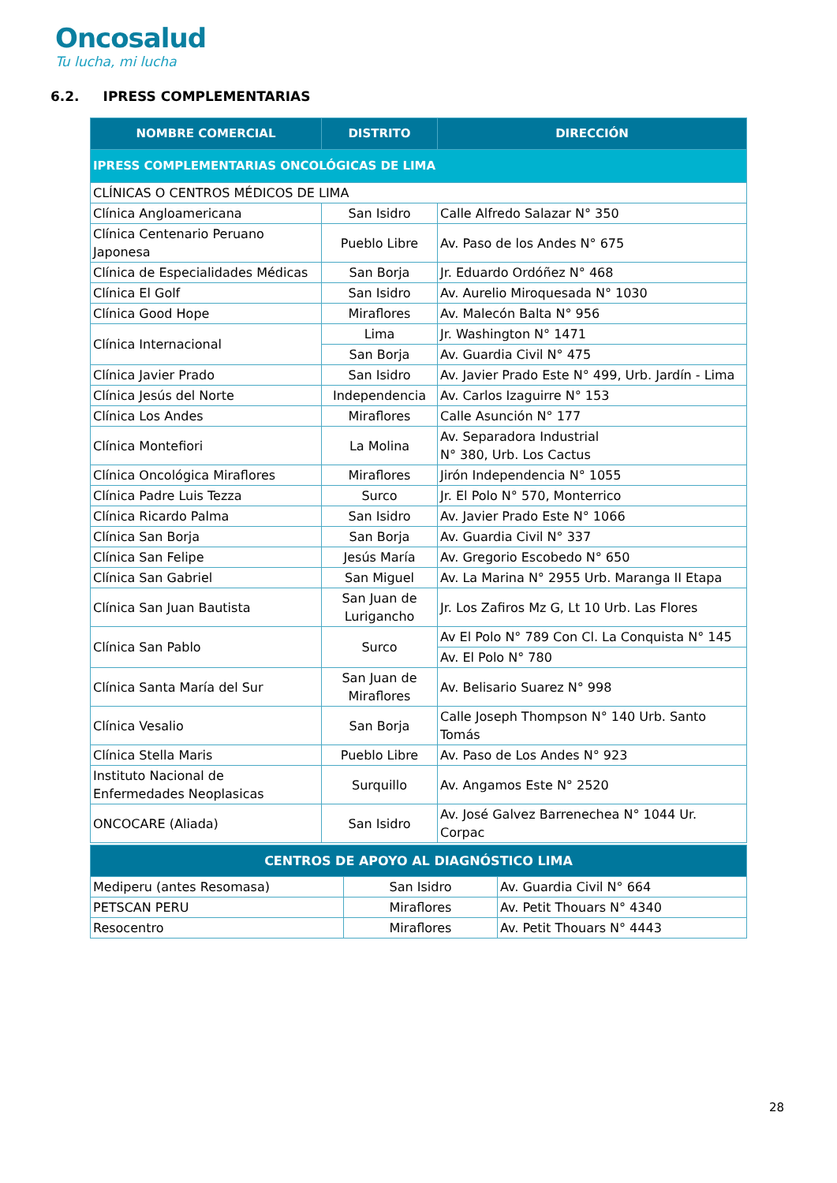Oncosalud
Tu lucha, mi lucha
6.2. IPRESS COMPLEMENTARIAS
| NOMBRE COMERCIAL | DISTRITO | DIRECCIÓN |
| --- | --- | --- |
| IPRESS COMPLEMENTARIAS ONCOLÓGICAS DE LIMA | | |
| CLÍNICAS O CENTROS MÉDICOS DE LIMA | | |
| Clínica Angloamericana | San Isidro | Calle Alfredo Salazar N° 350 |
| Clínica Centenario Peruano Japonesa | Pueblo Libre | Av. Paso de los Andes N° 675 |
| Clínica de Especialidades Médicas | San Borja | Jr. Eduardo Ordóñez N° 468 |
| Clínica El Golf | San Isidro | Av. Aurelio Miroquesada N° 1030 |
| Clínica Good Hope | Miraflores | Av. Malecón Balta N° 956 |
| Clínica Internacional | Lima | Jr. Washington N° 1471 |
| | San Borja | Av. Guardia Civil N° 475 |
| Clínica Javier Prado | San Isidro | Av. Javier Prado Este N° 499, Urb. Jardín - Lima |
| Clínica Jesús del Norte | Independencia | Av. Carlos Izaguirre N° 153 |
| Clínica Los Andes | Miraflores | Calle Asunción N° 177 |
| Clínica Montefiori | La Molina | Av. Separadora Industrial N° 380, Urb. Los Cactus |
| Clínica Oncológica Miraflores | Miraflores | Jirón Independencia N° 1055 |
| Clínica Padre Luis Tezza | Surco | Jr. El Polo N° 570, Monterrico |
| Clínica Ricardo Palma | San Isidro | Av. Javier Prado Este N° 1066 |
| Clínica San Borja | San Borja | Av. Guardia Civil N° 337 |
| Clínica San Felipe | Jesús María | Av. Gregorio Escobedo N° 650 |
| Clínica San Gabriel | San Miguel | Av. La Marina N° 2955 Urb. Maranga II Etapa |
| Clínica San Juan Bautista | San Juan de Lurigancho | Jr. Los Zafiros Mz G, Lt 10 Urb. Las Flores |
| Clínica San Pablo | Surco | Av El Polo N° 789 Con Cl. La Conquista N° 145 |
| | | Av. El Polo N° 780 |
| Clínica Santa María del Sur | San Juan de Miraflores | Av. Belisario Suarez N° 998 |
| Clínica Vesalio | San Borja | Calle Joseph Thompson N° 140 Urb. Santo Tomás |
| Clínica Stella Maris | Pueblo Libre | Av. Paso de Los Andes N° 923 |
| Instituto Nacional de Enfermedades Neoplasicas | Surquillo | Av. Angamos Este N° 2520 |
| ONCOCARE (Aliada) | San Isidro | Av. José Galvez Barrenechea N° 1044 Ur. Corpac |
| CENTROS DE APOYO AL DIAGNÓSTICO LIMA | | |
| --- | --- | --- |
| Mediperu (antes Resomasa) | San Isidro | Av. Guardia Civil N° 664 |
| PETSCAN PERU | Miraflores | Av. Petit Thouars N° 4340 |
| Resocentro | Miraflores | Av. Petit Thouars N° 4443 |
28